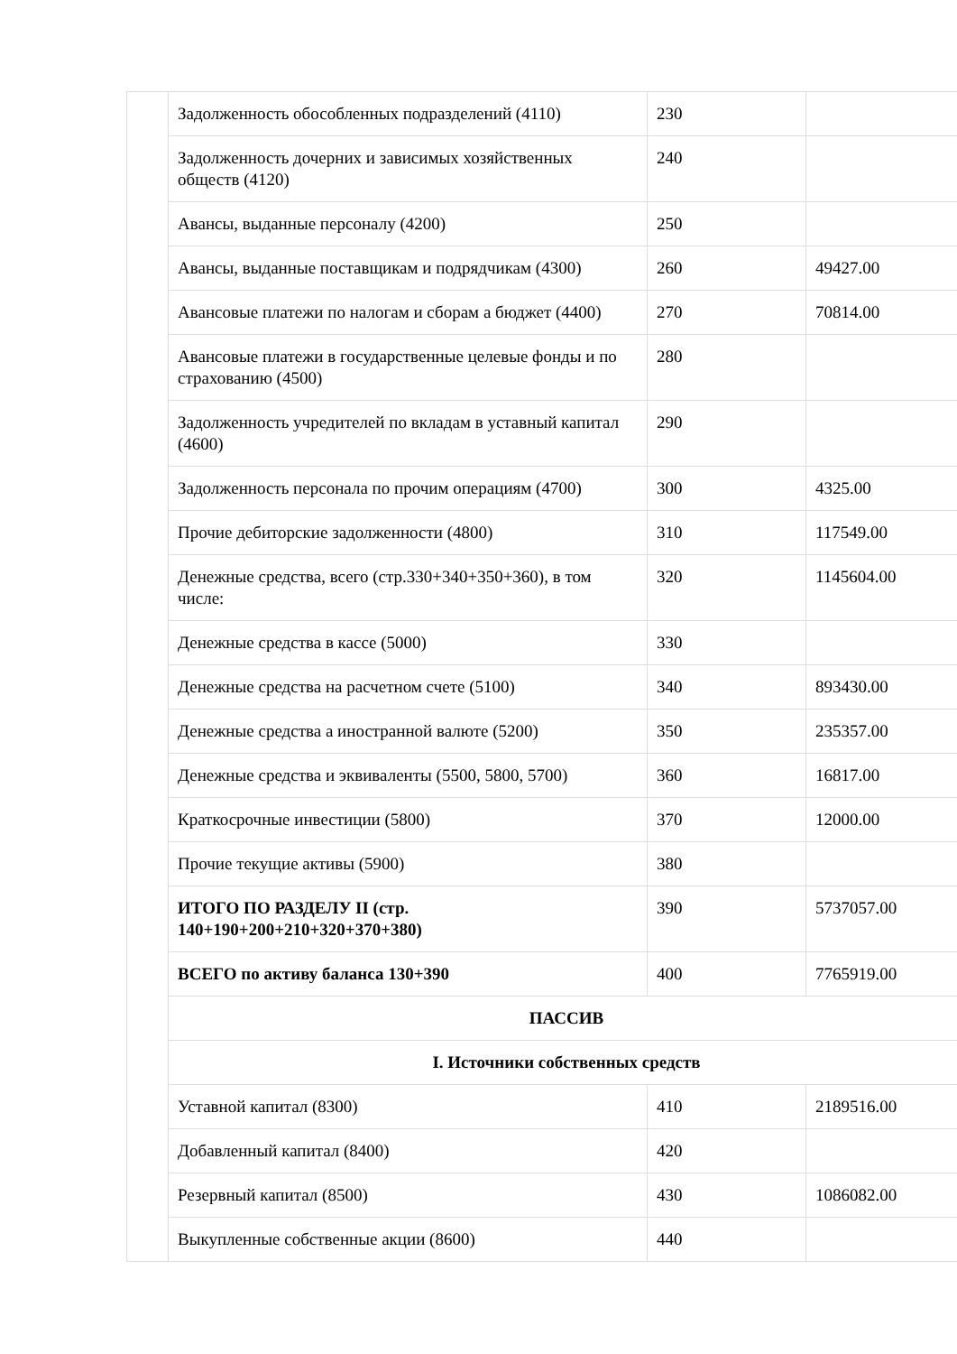| | Задолженность обособленных подразделений (4110) | 230 | |
| | Задолженность дочерних и зависимых хозяйственных обществ (4120) | 240 | |
| | Авансы, выданные персоналу (4200) | 250 | |
| | Авансы, выданные поставщикам и подрядчикам (4300) | 260 | 49427.00 |
| | Авансовые платежи по налогам и сборам а бюджет (4400) | 270 | 70814.00 |
| | Авансовые платежи в государственные целевые фонды и по страхованию (4500) | 280 | |
| | Задолженность учредителей по вкладам в уставный капитал (4600) | 290 | |
| | Задолженность персонала по прочим операциям (4700) | 300 | 4325.00 |
| | Прочие дебиторские задолженности (4800) | 310 | 117549.00 |
| | Денежные средства, всего (стр.330+340+350+360), в том числе: | 320 | 1145604.00 |
| | Денежные средства в кассе (5000) | 330 | |
| | Денежные средства на расчетном счете (5100) | 340 | 893430.00 |
| | Денежные средства а иностранной валюте (5200) | 350 | 235357.00 |
| | Денежные средства и эквиваленты (5500, 5800, 5700) | 360 | 16817.00 |
| | Краткосрочные инвестиции (5800) | 370 | 12000.00 |
| | Прочие текущие активы (5900) | 380 | |
| | ИТОГО ПО РАЗДЕЛУ II (стр. 140+190+200+210+320+370+380) | 390 | 5737057.00 |
| | ВСЕГО по активу баланса 130+390 | 400 | 7765919.00 |
| | ПАССИВ | | |
| | I. Источники собственных средств | | |
| | Уставной капитал (8300) | 410 | 2189516.00 |
| | Добавленный капитал (8400) | 420 | |
| | Резервный капитал (8500) | 430 | 1086082.00 |
| | Выкупленные собственные акции (8600) | 440 | |